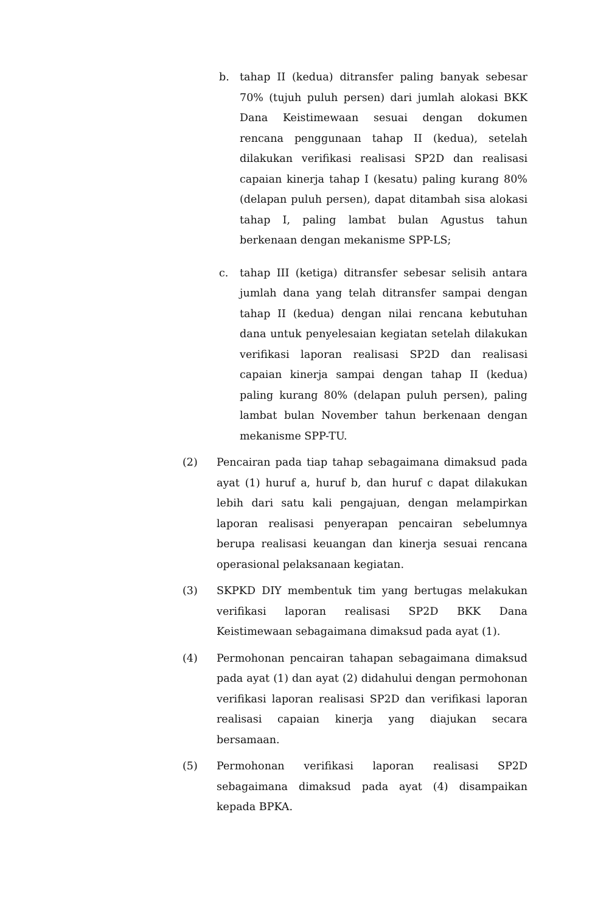b. tahap II (kedua) ditransfer paling banyak sebesar 70% (tujuh puluh persen) dari jumlah alokasi BKK Dana Keistimewaan sesuai dengan dokumen rencana penggunaan tahap II (kedua), setelah dilakukan verifikasi realisasi SP2D dan realisasi capaian kinerja tahap I (kesatu) paling kurang 80% (delapan puluh persen), dapat ditambah sisa alokasi tahap I, paling lambat bulan Agustus tahun berkenaan dengan mekanisme SPP-LS;
c. tahap III (ketiga) ditransfer sebesar selisih antara jumlah dana yang telah ditransfer sampai dengan tahap II (kedua) dengan nilai rencana kebutuhan dana untuk penyelesaian kegiatan setelah dilakukan verifikasi laporan realisasi SP2D dan realisasi capaian kinerja sampai dengan tahap II (kedua) paling kurang 80% (delapan puluh persen), paling lambat bulan November tahun berkenaan dengan mekanisme SPP-TU.
(2) Pencairan pada tiap tahap sebagaimana dimaksud pada ayat (1) huruf a, huruf b, dan huruf c dapat dilakukan lebih dari satu kali pengajuan, dengan melampirkan laporan realisasi penyerapan pencairan sebelumnya berupa realisasi keuangan dan kinerja sesuai rencana operasional pelaksanaan kegiatan.
(3) SKPKD DIY membentuk tim yang bertugas melakukan verifikasi laporan realisasi SP2D BKK Dana Keistimewaan sebagaimana dimaksud pada ayat (1).
(4) Permohonan pencairan tahapan sebagaimana dimaksud pada ayat (1) dan ayat (2) didahului dengan permohonan verifikasi laporan realisasi SP2D dan verifikasi laporan realisasi capaian kinerja yang diajukan secara bersamaan.
(5) Permohonan verifikasi laporan realisasi SP2D sebagaimana dimaksud pada ayat (4) disampaikan kepada BPKA.